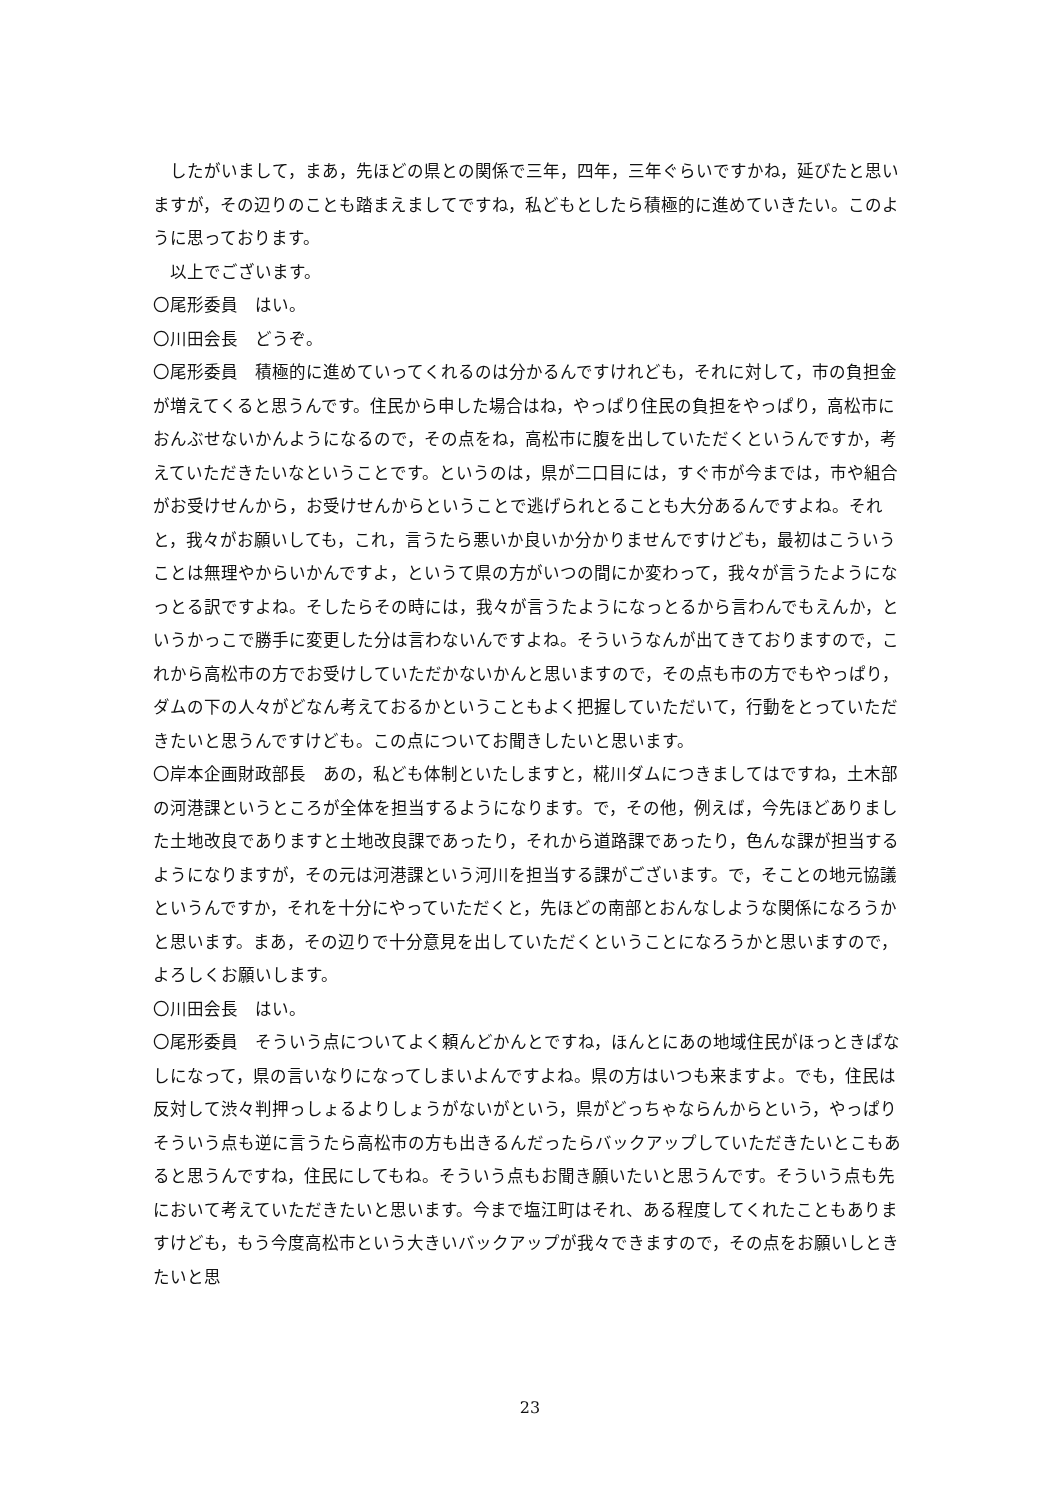したがいまして，まあ，先ほどの県との関係で三年，四年，三年ぐらいですかね，延びたと思いますが，その辺りのことも踏まえましてですね，私どもとしたら積極的に進めていきたい。このように思っております。
　以上でございます。
〇尾形委員　はい。
〇川田会長　どうぞ。
〇尾形委員　積極的に進めていってくれるのは分かるんですけれども，それに対して，市の負担金が増えてくると思うんです。住民から申した場合はね，やっぱり住民の負担をやっぱり，高松市におんぶせないかんようになるので，その点をね，高松市に腹を出していただくというんですか，考えていただきたいなということです。というのは，県が二口目には，すぐ市が今までは，市や組合がお受けせんから，お受けせんからということで逃げられとることも大分あるんですよね。それと，我々がお願いしても，これ，言うたら悪いか良いか分かりませんですけども，最初はこういうことは無理やからいかんですよ，というて県の方がいつの間にか変わって，我々が言うたようになっとる訳ですよね。そしたらその時には，我々が言うたようになっとるから言わんでもえんか，というかっこで勝手に変更した分は言わないんですよね。そういうなんが出てきておりますので，これから高松市の方でお受けしていただかないかんと思いますので，その点も市の方でもやっぱり，ダムの下の人々がどなん考えておるかということもよく把握していただいて，行動をとっていただきたいと思うんですけども。この点についてお聞きしたいと思います。
〇岸本企画財政部長　あの，私ども体制といたしますと，椛川ダムにつきましてはですね，土木部の河港課というところが全体を担当するようになります。で，その他，例えば，今先ほどありました土地改良でありますと土地改良課であったり，それから道路課であったり，色んな課が担当するようになりますが，その元は河港課という河川を担当する課がございます。で，そことの地元協議というんですか，それを十分にやっていただくと，先ほどの南部とおんなしような関係になろうかと思います。まあ，その辺りで十分意見を出していただくということになろうかと思いますので，よろしくお願いします。
〇川田会長　はい。
〇尾形委員　そういう点についてよく頼んどかんとですね，ほんとにあの地域住民がほっときぱなしになって，県の言いなりになってしまいよんですよね。県の方はいつも来ますよ。でも，住民は反対して渋々判押っしょるよりしょうがないがという，県がどっちゃならんからという，やっぱりそういう点も逆に言うたら高松市の方も出きるんだったらバックアップしていただきたいとこもあると思うんですね，住民にしてもね。そういう点もお聞き願いたいと思うんです。そういう点も先において考えていただきたいと思います。今まで塩江町はそれ、ある程度してくれたこともありますけども，もう今度高松市という大きいバックアップが我々できますので，その点をお願いしときたいと思
23